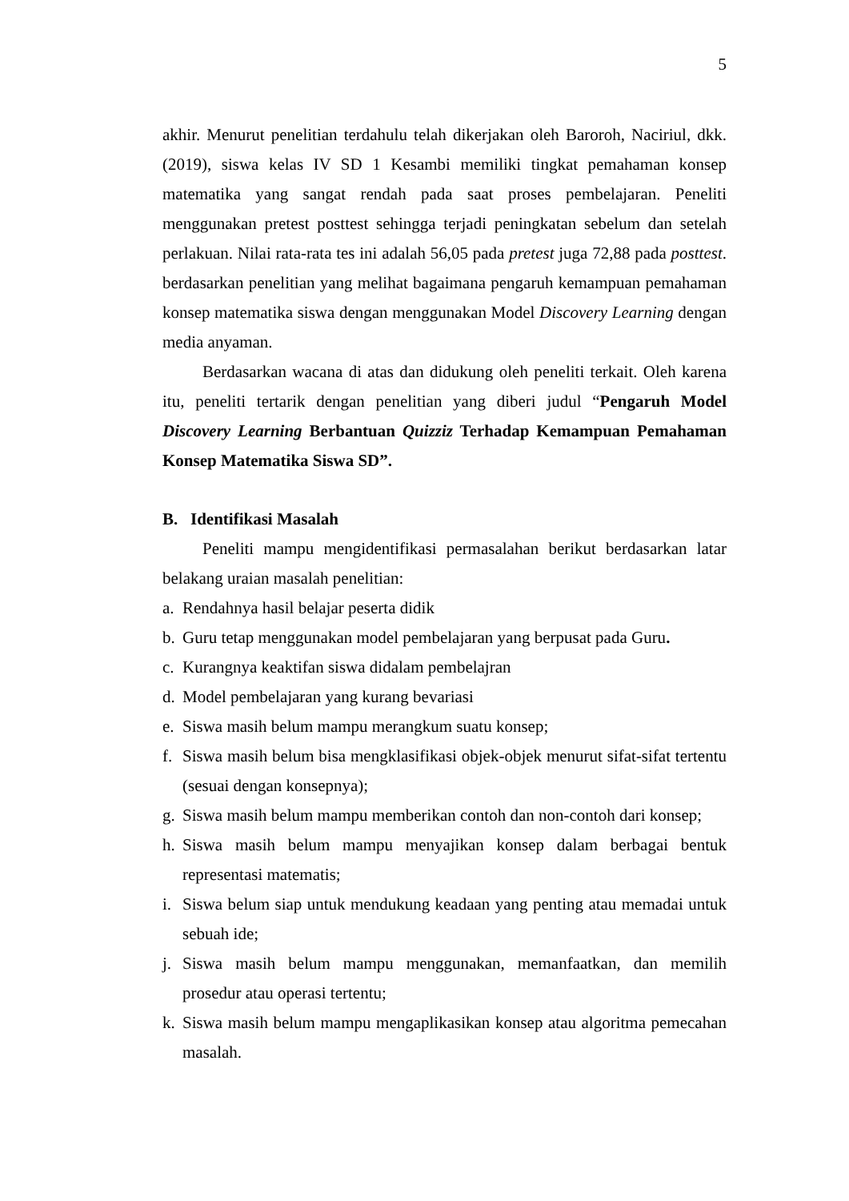5
akhir. Menurut penelitian terdahulu telah dikerjakan oleh Baroroh, Naciriul, dkk. (2019), siswa kelas IV SD 1 Kesambi memiliki tingkat pemahaman konsep matematika yang sangat rendah pada saat proses pembelajaran. Peneliti menggunakan pretest posttest sehingga terjadi peningkatan sebelum dan setelah perlakuan. Nilai rata-rata tes ini adalah 56,05 pada pretest juga 72,88 pada posttest. berdasarkan penelitian yang melihat bagaimana pengaruh kemampuan pemahaman konsep matematika siswa dengan menggunakan Model Discovery Learning dengan media anyaman.
Berdasarkan wacana di atas dan didukung oleh peneliti terkait. Oleh karena itu, peneliti tertarik dengan penelitian yang diberi judul “Pengaruh Model Discovery Learning Berbantuan Quizziz Terhadap Kemampuan Pemahaman Konsep Matematika Siswa SD”.
B. Identifikasi Masalah
Peneliti mampu mengidentifikasi permasalahan berikut berdasarkan latar belakang uraian masalah penelitian:
a. Rendahnya hasil belajar peserta didik
b. Guru tetap menggunakan model pembelajaran yang berpusat pada Guru.
c. Kurangnya keaktifan siswa didalam pembelajran
d. Model pembelajaran yang kurang bevariasi
e. Siswa masih belum mampu merangkum suatu konsep;
f. Siswa masih belum bisa mengklasifikasi objek-objek menurut sifat-sifat tertentu (sesuai dengan konsepnya);
g. Siswa masih belum mampu memberikan contoh dan non-contoh dari konsep;
h. Siswa masih belum mampu menyajikan konsep dalam berbagai bentuk representasi matematis;
i. Siswa belum siap untuk mendukung keadaan yang penting atau memadai untuk sebuah ide;
j. Siswa masih belum mampu menggunakan, memanfaatkan, dan memilih prosedur atau operasi tertentu;
k. Siswa masih belum mampu mengaplikasikan konsep atau algoritma pemecahan masalah.